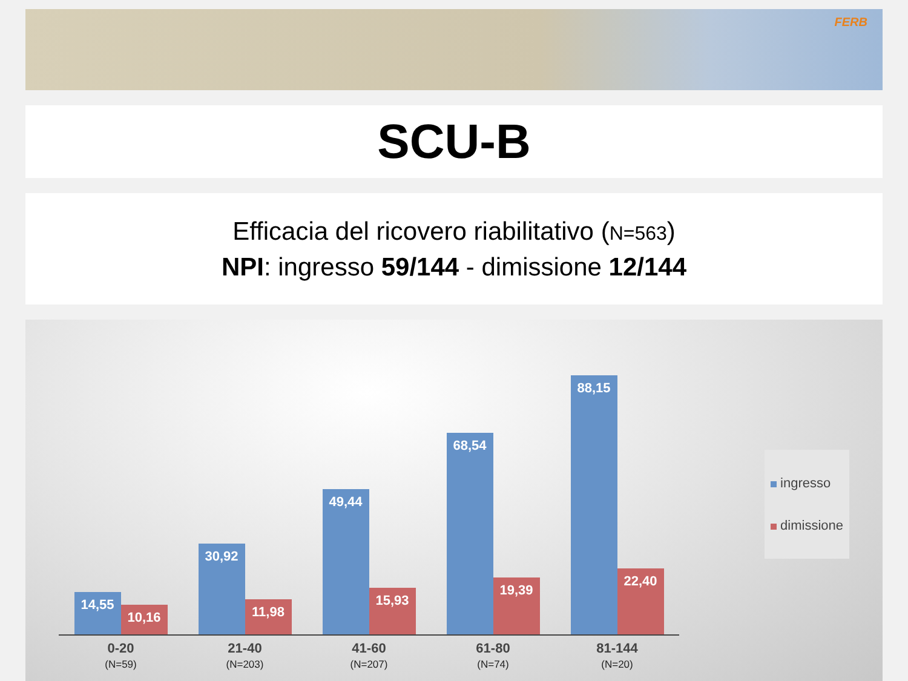FERB
SCU-B
Efficacia del ricovero riabilitativo (N=563)
NPI: ingresso 59/144 - dimissione 12/144
14,55
10,16
30,92
11,98
49,44
15,93
68,54
19,39
88,15
22,40
0-20
(N=59)
21-40
(N=203)
41-60
(N=207)
61-80
(N=74)
81-144
(N=20)
ingresso
dimissione